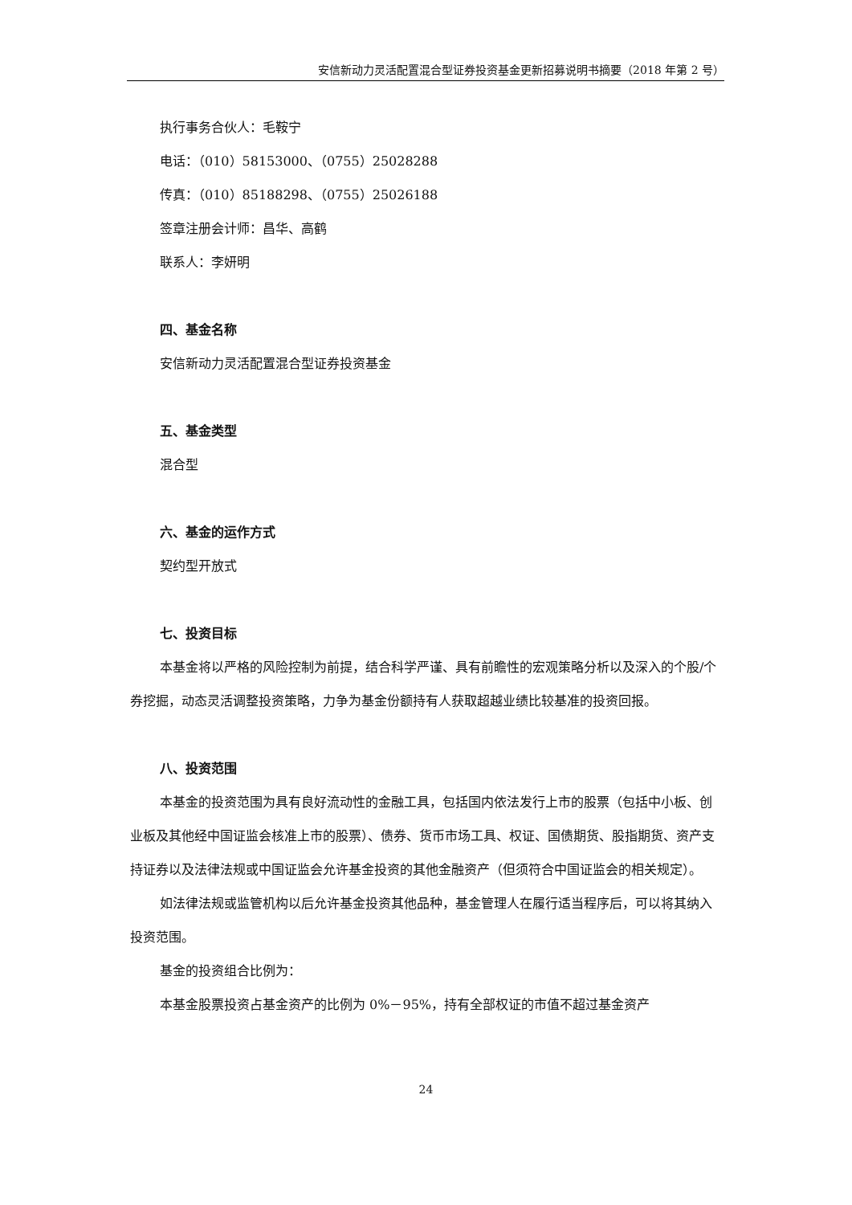安信新动力灵活配置混合型证券投资基金更新招募说明书摘要（2018 年第 2 号）
执行事务合伙人：毛鞍宁
电话：（010）58153000、（0755）25028288
传真：（010）85188298、（0755）25026188
签章注册会计师：昌华、高鹤
联系人：李妍明
四、基金名称
安信新动力灵活配置混合型证券投资基金
五、基金类型
混合型
六、基金的运作方式
契约型开放式
七、投资目标
本基金将以严格的风险控制为前提，结合科学严谨、具有前瞻性的宏观策略分析以及深入的个股/个券挖掘，动态灵活调整投资策略，力争为基金份额持有人获取超越业绩比较基准的投资回报。
八、投资范围
本基金的投资范围为具有良好流动性的金融工具，包括国内依法发行上市的股票（包括中小板、创业板及其他经中国证监会核准上市的股票）、债券、货币市场工具、权证、国债期货、股指期货、资产支持证券以及法律法规或中国证监会允许基金投资的其他金融资产（但须符合中国证监会的相关规定）。
如法律法规或监管机构以后允许基金投资其他品种，基金管理人在履行适当程序后，可以将其纳入投资范围。
基金的投资组合比例为：
本基金股票投资占基金资产的比例为 0%－95%，持有全部权证的市值不超过基金资产
24